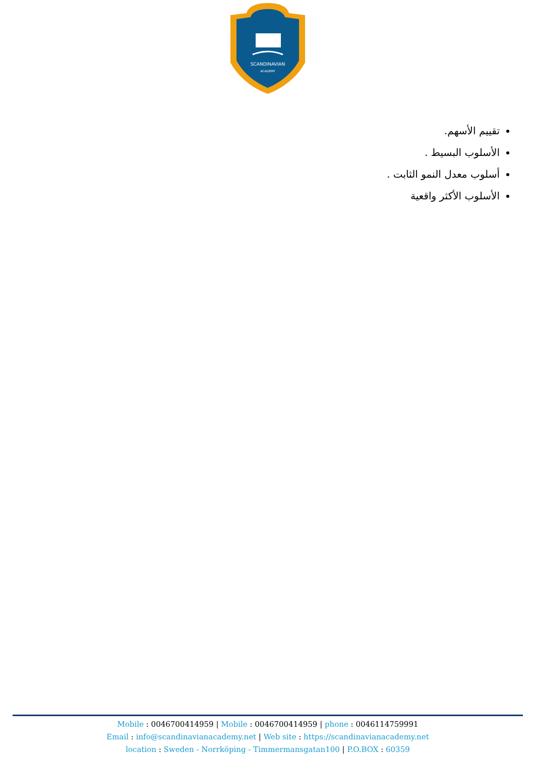SCANDINAVIAN
ACADEMY
تقييم الأسهم.
الأسلوب البسيط .
أسلوب معدل النمو الثابت .
الأسلوب الأكثر واقعية
Mobile : 0046700414959 | Mobile : 0046700414959 | phone : 0046114759991
Email : info@scandinavianacademy.net | Web site : https://scandinavianacademy.net
location : Sweden - Norrköping - Timmermansgatan100 | P.O.BOX : 60359